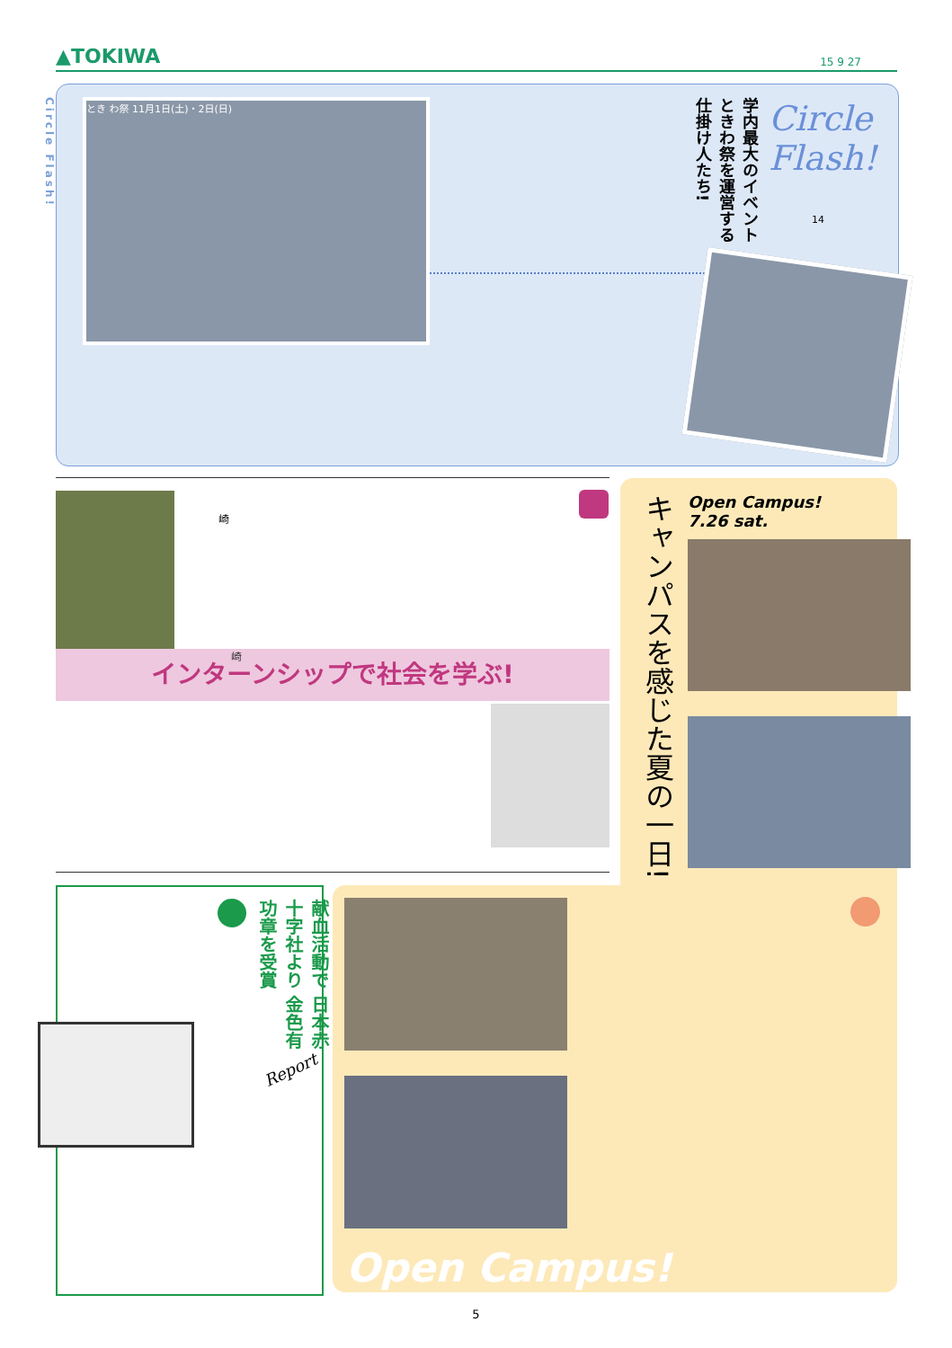▲TOKIWA 15 9 27
Circle Flash!
とき わ祭 11月1日(土)・2日(日)
学内最大のイベント ときわ祭を運営する 仕掛け人たち!
Circle
Flash!
14
崎
崎
インターンシップで社会を学ぶ!
キャンパスを感じた夏の一日!
Open Campus!
7.26 sat.
Open Campus!
献血活動で 日本赤十字社より 金色有功章を受賞
Report
5